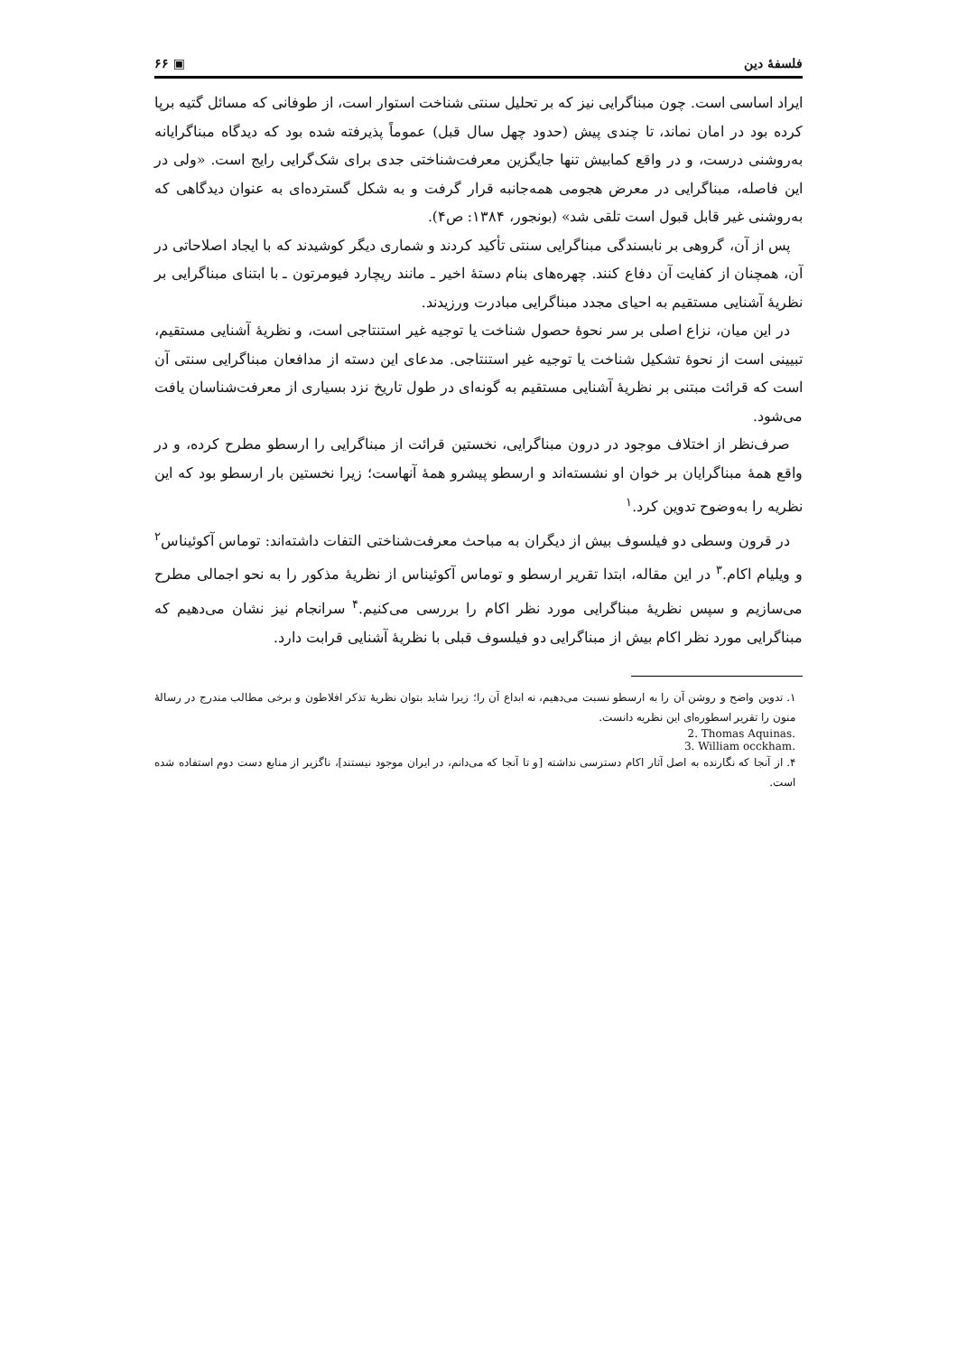فلسفهٔ دین ▣ ۶۶
ایراد اساسی است. چون مبناگرایی نیز که بر تحلیل سنتی شناخت استوار است، از طوفانی که مسائل گتیه برپا کرده بود در امان نماند، تا چندی پیش (حدود چهل سال قبل) عموماً پذیرفته شده بود که دیدگاه مبناگرایانه به‌روشنی درست، و در واقع کمابیش تنها جایگزین معرفت‌شناختی جدی برای شک‌گرایی رایج است. «ولی در این فاصله، مبناگرایی در معرض هجومی همه‌جانبه قرار گرفت و به شکل گسترده‌ای به عنوان دیدگاهی که به‌روشنی غیر قابل قبول است تلقی شد» (بونجور، ۱۳۸۴: ص۴).
پس از آن، گروهی بر نابسندگی مبناگرایی سنتی تأکید کردند و شماری دیگر کوشیدند که با ایجاد اصلاحاتی در آن، همچنان از کفایت آن دفاع کنند. چهره‌های بنام دستهٔ اخیر ـ مانند ریچارد فیومرتون ـ با ابتنای مبناگرایی بر نظریهٔ آشنایی مستقیم به احیای مجدد مبناگرایی مبادرت ورزیدند.
در این میان، نزاع اصلی بر سر نحوهٔ حصول شناخت یا توجیه غیر استنتاجی است، و نظریهٔ آشنایی مستقیم، تبیینی است از نحوهٔ تشکیل شناخت یا توجیه غیر استنتاجی. مدعای این دسته از مدافعان مبناگرایی سنتی آن است که قرائت مبتنی بر نظریهٔ آشنایی مستقیم به گونه‌ای در طول تاریخ نزد بسیاری از معرفت‌شناسان یافت می‌شود.
صرف‌نظر از اختلاف موجود در درون مبناگرایی، نخستین قرائت از مبناگرایی را ارسطو مطرح کرده، و در واقع همهٔ مبناگرایان بر خوان او نشسته‌اند و ارسطو پیشرو همهٔ آنهاست؛ زیرا نخستین بار ارسطو بود که این نظریه را به‌وضوح تدوین کرد.<sup>۱</sup>
در قرون وسطی دو فیلسوف بیش از دیگران به مباحث معرفت‌شناختی التفات داشته‌اند: توماس آکوئیناس<sup>۲</sup> و ویلیام اکام.<sup>۳</sup> در این مقاله، ابتدا تقریر ارسطو و توماس آکوئیناس از نظریهٔ مذکور را به نحو اجمالی مطرح می‌سازیم و سپس نظریهٔ مبناگرایی مورد نظر اکام را بررسی می‌کنیم.<sup>۴</sup> سرانجام نیز نشان می‌دهیم که مبناگرایی مورد نظر اکام بیش از مبناگرایی دو فیلسوف قبلی با نظریهٔ آشنایی قرابت دارد.
۱. تدوین واضح و روشن آن را به ارسطو نسبت می‌دهیم، نه ابداع آن را؛ زیرا شاید بتوان نظریهٔ تذکر افلاطون و برخی مطالب مندرج در رسالهٔ منون را تقریر اسطوره‌ای این نظریه دانست.
2. Thomas Aquinas.
3. William occkham.
۴. از آنجا که نگارنده به اصل آثار اکام دسترسی نداشته [و تا آنجا که می‌دانم، در ایران موجود نیستند]، ناگزیر از منابع دست دوم استفاده شده است.